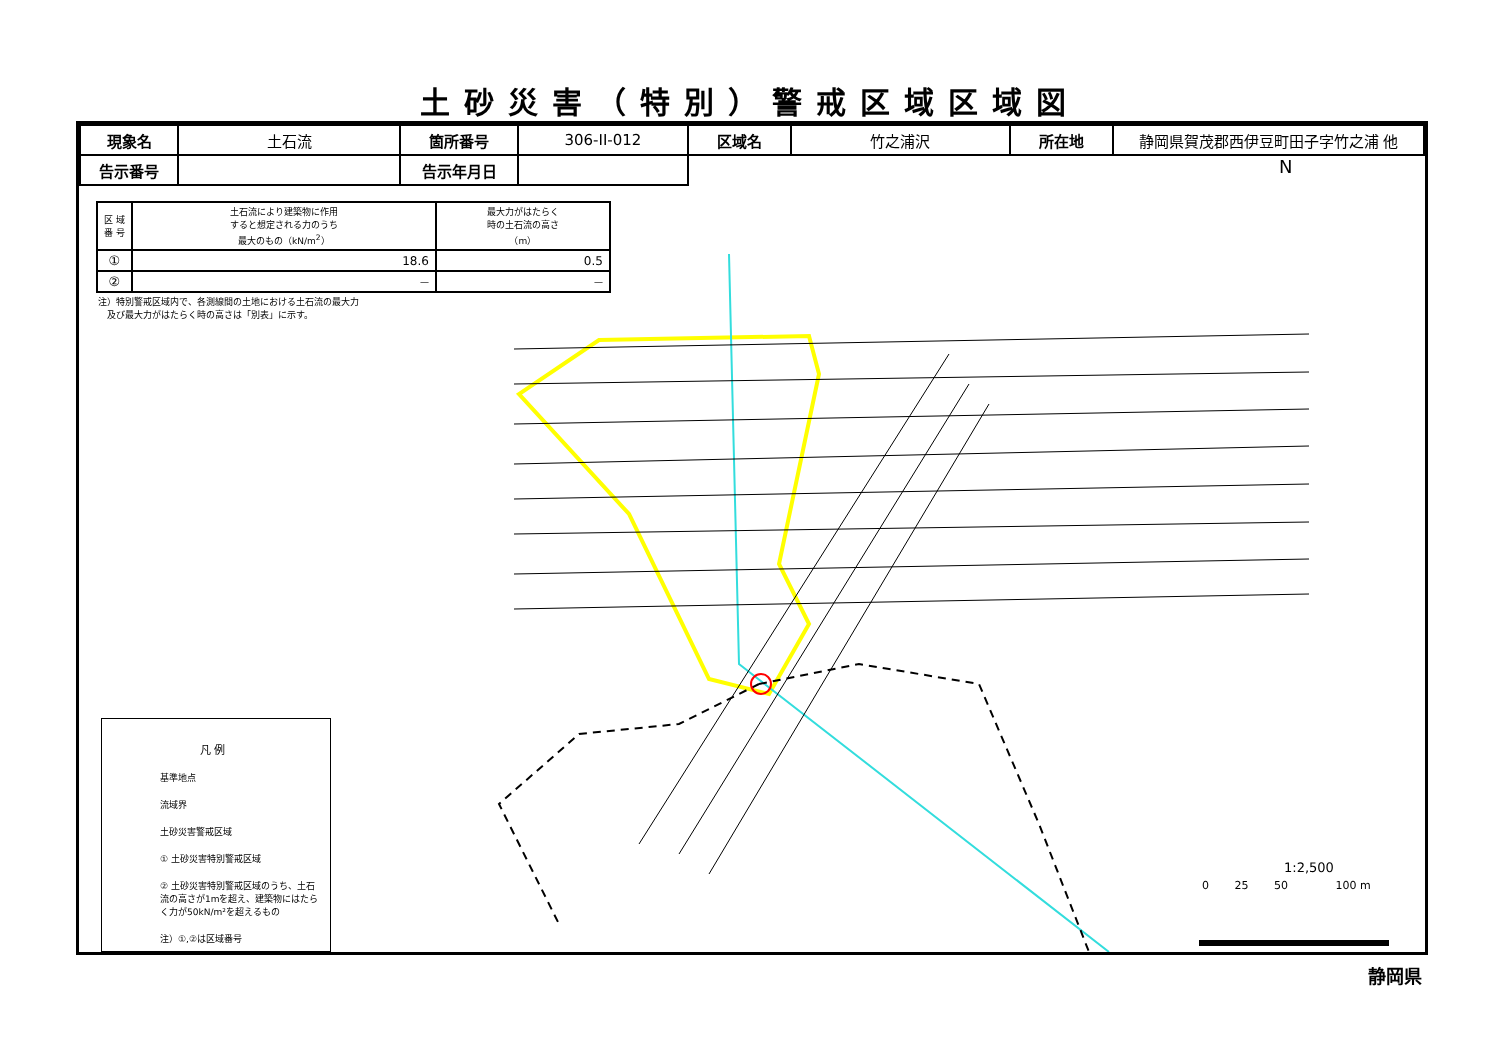土砂災害（特別）警戒区域区域図
| 現象名 | 土石流 | 箇所番号 | 306-II-012 | 区域名 | 竹之浦沢 | 所在地 | 静岡県賀茂郡西伊豆町田子字竹之浦 他 |
| 告示番号 | | 告示年月日 | | | | | |
| 区 域 番 号 | 土石流により建築物に作用 すると想定される力のうち 最大のもの（kN/m<sup>2</sup>） | 最大力がはたらく 時の土石流の高さ （m） |
| --- | --- | --- |
| ① | 18.6 | 0.5 |
| ② | — | — |
注）特別警戒区域内で、各測線間の土地における土石流の最大力
　及び最大力がはたらく時の高さは「別表」に示す。
凡 例
基準地点
流域界
土砂災害警戒区域
① 土砂災害特別警戒区域
② 土砂災害特別警戒区域のうち、土石流の高さが1mを超え、建築物にはたらく力が50kN/m²を超えるもの
注）①,②は区域番号
N
1:2,500
0 　　25 　　50 　　　　100 m
静岡県